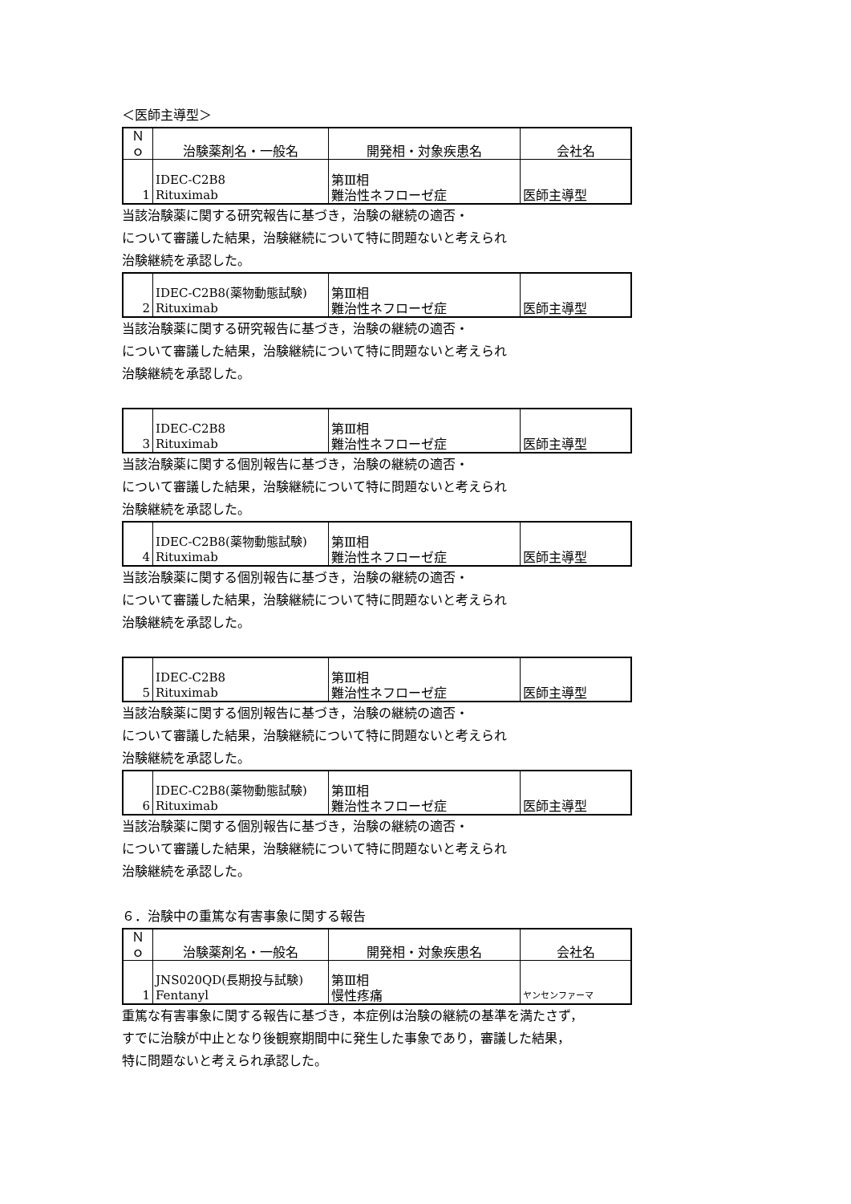＜医師主導型＞
| Ｎｏ | 治験薬剤名・一般名 | 開発相・対象疾患名 | 会社名 |
| --- | --- | --- | --- |
| 1 | IDEC-C2B8 Rituximab | 第Ⅲ相 難治性ネフローゼ症 | 医師主導型 |
当該治験薬に関する研究報告に基づき，治験の継続の適否・
について審議した結果，治験継続について特に問題ないと考えられ
治験継続を承認した。
| 2 | IDEC-C2B8(薬物動態試験) Rituximab | 第Ⅲ相 難治性ネフローゼ症 | 医師主導型 |
当該治験薬に関する研究報告に基づき，治験の継続の適否・
について審議した結果，治験継続について特に問題ないと考えられ
治験継続を承認した。
| 3 | IDEC-C2B8 Rituximab | 第Ⅲ相 難治性ネフローゼ症 | 医師主導型 |
当該治験薬に関する個別報告に基づき，治験の継続の適否・
について審議した結果，治験継続について特に問題ないと考えられ
治験継続を承認した。
| 4 | IDEC-C2B8(薬物動態試験) Rituximab | 第Ⅲ相 難治性ネフローゼ症 | 医師主導型 |
当該治験薬に関する個別報告に基づき，治験の継続の適否・
について審議した結果，治験継続について特に問題ないと考えられ
治験継続を承認した。
| 5 | IDEC-C2B8 Rituximab | 第Ⅲ相 難治性ネフローゼ症 | 医師主導型 |
当該治験薬に関する個別報告に基づき，治験の継続の適否・
について審議した結果，治験継続について特に問題ないと考えられ
治験継続を承認した。
| 6 | IDEC-C2B8(薬物動態試験) Rituximab | 第Ⅲ相 難治性ネフローゼ症 | 医師主導型 |
当該治験薬に関する個別報告に基づき，治験の継続の適否・
について審議した結果，治験継続について特に問題ないと考えられ
治験継続を承認した。
６．治験中の重篤な有害事象に関する報告
| Ｎｏ | 治験薬剤名・一般名 | 開発相・対象疾患名 | 会社名 |
| --- | --- | --- | --- |
| 1 | JNS020QD(長期投与試験) Fentanyl | 第Ⅲ相 慢性疼痛 | ヤンセンファーマ |
重篤な有害事象に関する報告に基づき，本症例は治験の継続の基準を満たさず，
すでに治験が中止となり後観察期間中に発生した事象であり，審議した結果，
特に問題ないと考えられ承認した。